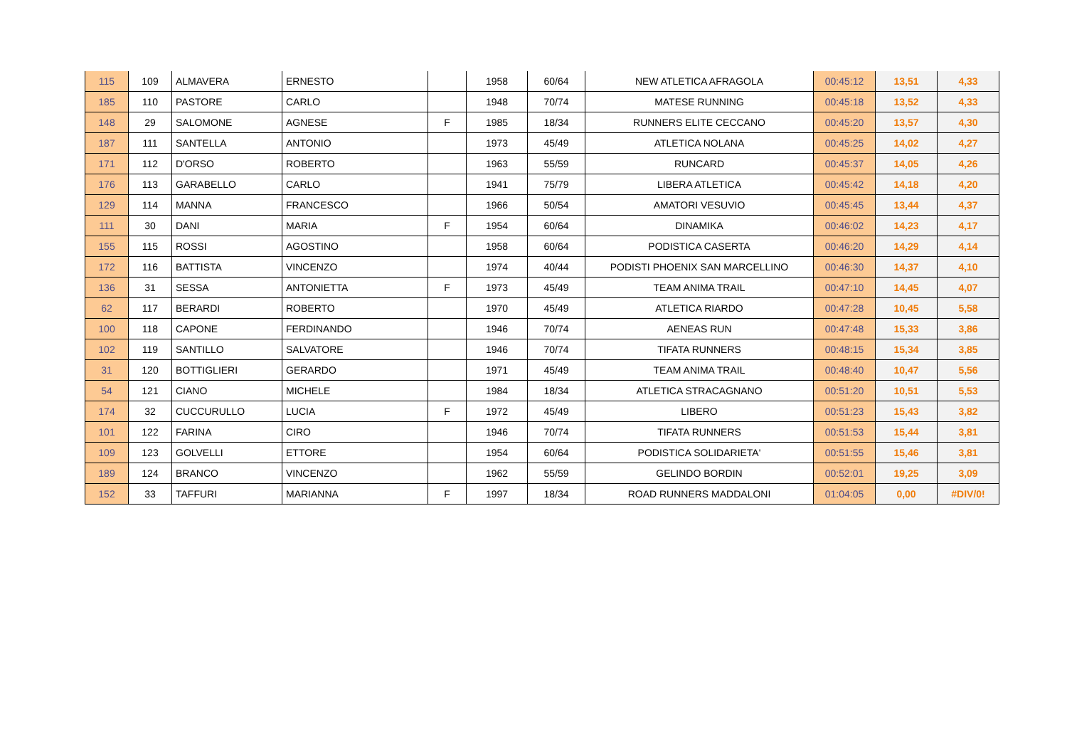| 115 | 109 | ALMAVERA | ERNESTO | | 1958 | 60/64 | NEW ATLETICA AFRAGOLA | 00:45:12 | 13,51 | 4,33 |
| 185 | 110 | PASTORE | CARLO | | 1948 | 70/74 | MATESE RUNNING | 00:45:18 | 13,52 | 4,33 |
| 148 | 29 | SALOMONE | AGNESE | F | 1985 | 18/34 | RUNNERS ELITE CECCANO | 00:45:20 | 13,57 | 4,30 |
| 187 | 111 | SANTELLA | ANTONIO | | 1973 | 45/49 | ATLETICA NOLANA | 00:45:25 | 14,02 | 4,27 |
| 171 | 112 | D'ORSO | ROBERTO | | 1963 | 55/59 | RUNCARD | 00:45:37 | 14,05 | 4,26 |
| 176 | 113 | GARABELLO | CARLO | | 1941 | 75/79 | LIBERA ATLETICA | 00:45:42 | 14,18 | 4,20 |
| 129 | 114 | MANNA | FRANCESCO | | 1966 | 50/54 | AMATORI VESUVIO | 00:45:45 | 13,44 | 4,37 |
| 111 | 30 | DANI | MARIA | F | 1954 | 60/64 | DINAMIKA | 00:46:02 | 14,23 | 4,17 |
| 155 | 115 | ROSSI | AGOSTINO | | 1958 | 60/64 | PODISTICA CASERTA | 00:46:20 | 14,29 | 4,14 |
| 172 | 116 | BATTISTA | VINCENZO | | 1974 | 40/44 | PODISTI PHOENIX SAN MARCELLINO | 00:46:30 | 14,37 | 4,10 |
| 136 | 31 | SESSA | ANTONIETTA | F | 1973 | 45/49 | TEAM ANIMA TRAIL | 00:47:10 | 14,45 | 4,07 |
| 62 | 117 | BERARDI | ROBERTO | | 1970 | 45/49 | ATLETICA RIARDO | 00:47:28 | 10,45 | 5,58 |
| 100 | 118 | CAPONE | FERDINANDO | | 1946 | 70/74 | AENEAS RUN | 00:47:48 | 15,33 | 3,86 |
| 102 | 119 | SANTILLO | SALVATORE | | 1946 | 70/74 | TIFATA RUNNERS | 00:48:15 | 15,34 | 3,85 |
| 31 | 120 | BOTTIGLIERI | GERARDO | | 1971 | 45/49 | TEAM ANIMA TRAIL | 00:48:40 | 10,47 | 5,56 |
| 54 | 121 | CIANO | MICHELE | | 1984 | 18/34 | ATLETICA STRACAGNANO | 00:51:20 | 10,51 | 5,53 |
| 174 | 32 | CUCCURULLO | LUCIA | F | 1972 | 45/49 | LIBERO | 00:51:23 | 15,43 | 3,82 |
| 101 | 122 | FARINA | CIRO | | 1946 | 70/74 | TIFATA RUNNERS | 00:51:53 | 15,44 | 3,81 |
| 109 | 123 | GOLVELLI | ETTORE | | 1954 | 60/64 | PODISTICA SOLIDARIETA' | 00:51:55 | 15,46 | 3,81 |
| 189 | 124 | BRANCO | VINCENZO | | 1962 | 55/59 | GELINDO BORDIN | 00:52:01 | 19,25 | 3,09 |
| 152 | 33 | TAFFURI | MARIANNA | F | 1997 | 18/34 | ROAD RUNNERS MADDALONI | 01:04:05 | 0,00 | #DIV/0! |